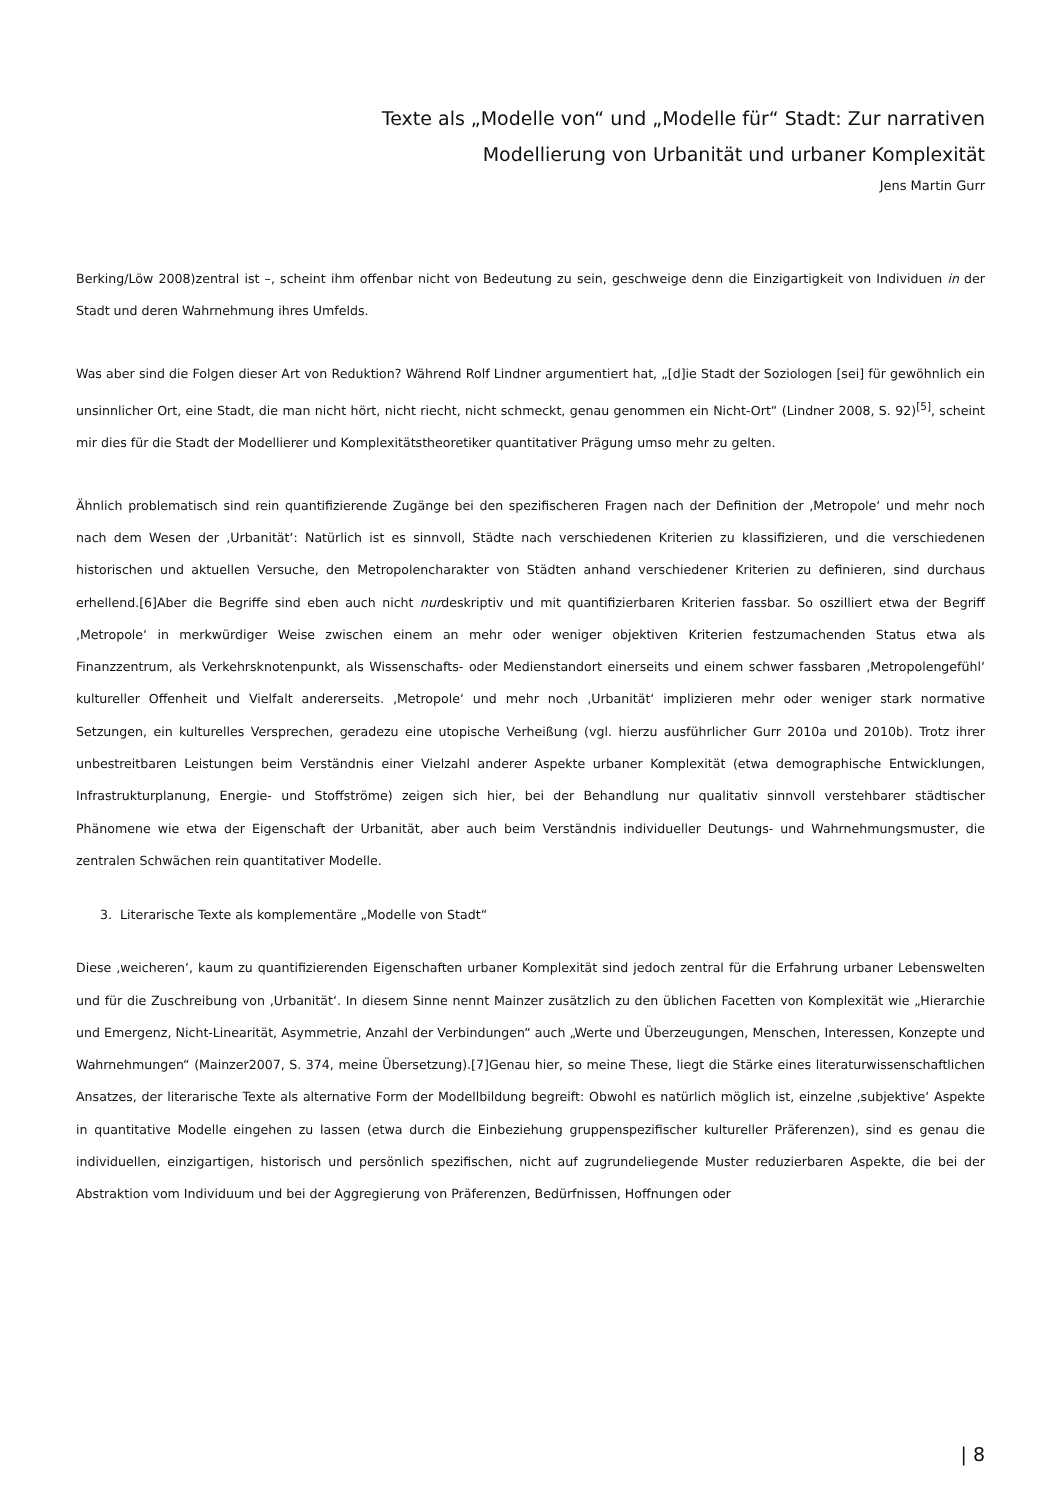Texte als „Modelle von“ und „Modelle für“ Stadt: Zur narrativen
Modellierung von Urbanität und urbaner Komplexität
Jens Martin Gurr
Berking/Löw 2008)zentral ist –, scheint ihm offenbar nicht von Bedeutung zu sein, geschweige denn die Einzigartigkeit von Individuen in der Stadt und deren Wahrnehmung ihres Umfelds.
Was aber sind die Folgen dieser Art von Reduktion? Während Rolf Lindner argumentiert hat, „[d]ie Stadt der Soziologen [sei] für gewöhnlich ein unsinnlicher Ort, eine Stadt, die man nicht hört, nicht riecht, nicht schmeckt, genau genommen ein Nicht-Ort“ (Lindner 2008, S. 92)<sup>[5]</sup>, scheint mir dies für die Stadt der Modellierer und Komplexitätstheoretiker quantitativer Prägung umso mehr zu gelten.
Ähnlich problematisch sind rein quantifizierende Zugänge bei den spezifischeren Fragen nach der Definition der ‚Metropole‘ und mehr noch nach dem Wesen der ‚Urbanität‘: Natürlich ist es sinnvoll, Städte nach verschiedenen Kriterien zu klassifizieren, und die verschiedenen historischen und aktuellen Versuche, den Metropolencharakter von Städten anhand verschiedener Kriterien zu definieren, sind durchaus erhellend.[6]Aber die Begriffe sind eben auch nicht nurdeskriptiv und mit quantifizierbaren Kriterien fassbar. So oszilliert etwa der Begriff ‚Metropole‘ in merkwürdiger Weise zwischen einem an mehr oder weniger objektiven Kriterien festzumachenden Status etwa als Finanzzentrum, als Verkehrsknotenpunkt, als Wissenschafts- oder Medienstandort einerseits und einem schwer fassbaren ‚Metropolengefühl‘ kultureller Offenheit und Vielfalt andererseits. ‚Metropole‘ und mehr noch ‚Urbanität‘ implizieren mehr oder weniger stark normative Setzungen, ein kulturelles Versprechen, geradezu eine utopische Verheißung (vgl. hierzu ausführlicher Gurr 2010a und 2010b). Trotz ihrer unbestreitbaren Leistungen beim Verständnis einer Vielzahl anderer Aspekte urbaner Komplexität (etwa demographische Entwicklungen, Infrastrukturplanung, Energie- und Stoffströme) zeigen sich hier, bei der Behandlung nur qualitativ sinnvoll verstehbarer städtischer Phänomene wie etwa der Eigenschaft der Urbanität, aber auch beim Verständnis individueller Deutungs- und Wahrnehmungsmuster, die zentralen Schwächen rein quantitativer Modelle.
3. Literarische Texte als komplementäre „Modelle von Stadt“
Diese ‚weicheren‘, kaum zu quantifizierenden Eigenschaften urbaner Komplexität sind jedoch zentral für die Erfahrung urbaner Lebenswelten und für die Zuschreibung von ‚Urbanität‘. In diesem Sinne nennt Mainzer zusätzlich zu den üblichen Facetten von Komplexität wie „Hierarchie und Emergenz, Nicht-Linearität, Asymmetrie, Anzahl der Verbindungen“ auch „Werte und Überzeugungen, Menschen, Interessen, Konzepte und Wahrnehmungen“ (Mainzer2007, S. 374, meine Übersetzung).[7]Genau hier, so meine These, liegt die Stärke eines literaturwissenschaftlichen Ansatzes, der literarische Texte als alternative Form der Modellbildung begreift: Obwohl es natürlich möglich ist, einzelne ‚subjektive‘ Aspekte in quantitative Modelle eingehen zu lassen (etwa durch die Einbeziehung gruppenspezifischer kultureller Präferenzen), sind es genau die individuellen, einzigartigen, historisch und persönlich spezifischen, nicht auf zugrundeliegende Muster reduzierbaren Aspekte, die bei der Abstraktion vom Individuum und bei der Aggregierung von Präferenzen, Bedürfnissen, Hoffnungen oder
| 8